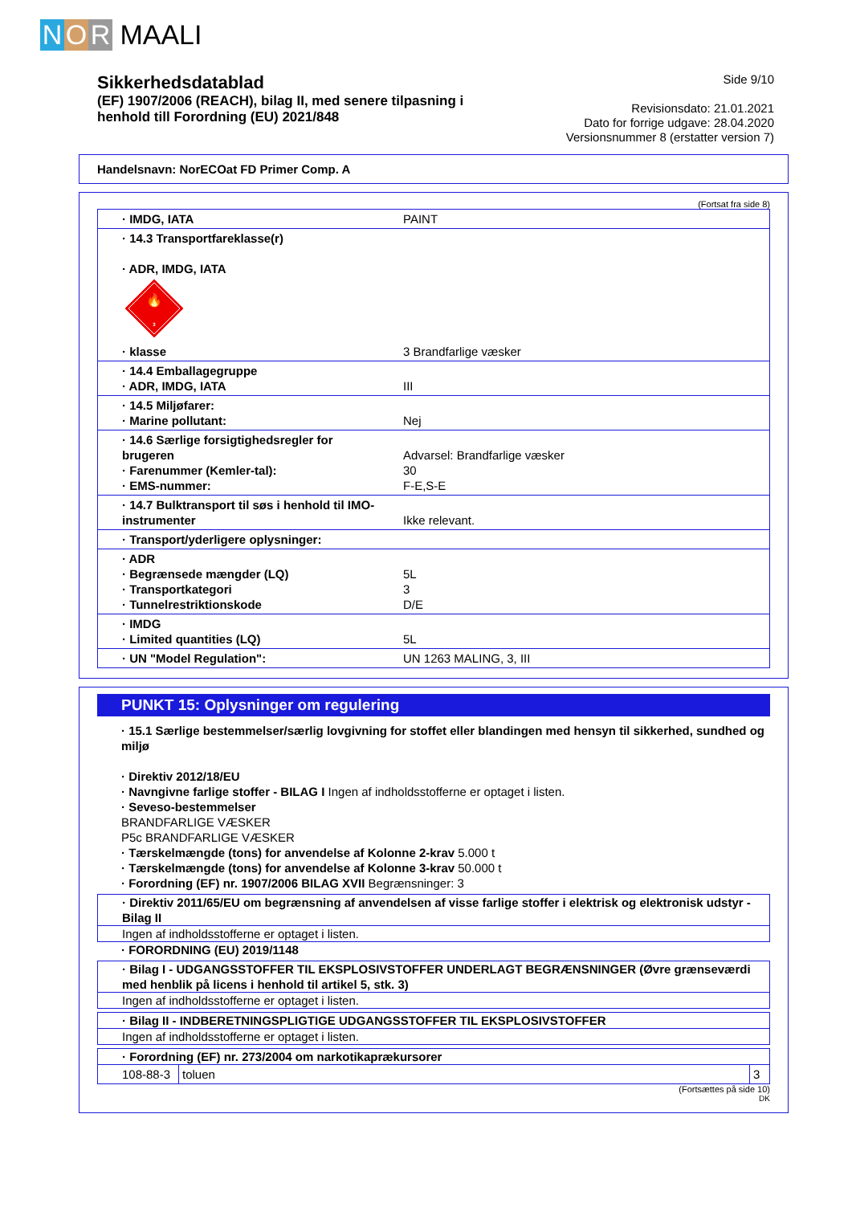N O R MAALI
Sikkerhedsdatablad
(EF) 1907/2006 (REACH), bilag II, med senere tilpasning i
henhold till Forordning (EU) 2021/848
Side 9/10
Revisionsdato: 21.01.2021
Dato for forrige udgave: 28.04.2020
Versionsnummer 8 (erstatter version 7)
Handelsnavn: NorECOat FD Primer Comp. A
(Fortsat fra side 8)
| · IMDG, IATA | PAINT |
| · 14.3 Transportfareklasse(r) · ADR, IMDG, IATA 🔥 3 · klasse | 3 Brandfarlige væsker |
| · 14.4 Emballagegruppe · ADR, IMDG, IATA | III |
| · 14.5 Miljøfarer: · Marine pollutant: | Nej |
| · 14.6 Særlige forsigtighedsregler for brugeren · Farenummer (Kemler-tal): · EMS-nummer: | Advarsel: Brandfarlige væsker 30 F-E,S-E |
| · 14.7 Bulktransport til søs i henhold til IMO-instrumenter | Ikke relevant. |
| · Transport/yderligere oplysninger: | |
| · ADR · Begrænsede mængder (LQ) · Transportkategori · Tunnelrestriktionskode | 5L 3 D/E |
| · IMDG · Limited quantities (LQ) | 5L |
| · UN "Model Regulation": | UN 1263 MALING, 3, III |
PUNKT 15: Oplysninger om regulering
· 15.1 Særlige bestemmelser/særlig lovgivning for stoffet eller blandingen med hensyn til sikkerhed, sundhed og miljø
· Direktiv 2012/18/EU
· Navngivne farlige stoffer - BILAG I Ingen af indholdsstofferne er optaget i listen.
· Seveso-bestemmelser
BRANDFARLIGE VÆSKER
P5c BRANDFARLIGE VÆSKER
· Tærskelmængde (tons) for anvendelse af Kolonne 2-krav 5.000 t
· Tærskelmængde (tons) for anvendelse af Kolonne 3-krav 50.000 t
· Forordning (EF) nr. 1907/2006 BILAG XVII Begrænsninger: 3
· Direktiv 2011/65/EU om begrænsning af anvendelsen af visse farlige stoffer i elektrisk og elektronisk udstyr - Bilag II
Ingen af indholdsstofferne er optaget i listen.
· FORORDNING (EU) 2019/1148
· Bilag I - UDGANGSSTOFFER TIL EKSPLOSIVSTOFFER UNDERLAGT BEGRÆNSNINGER (Øvre grænseværdi med henblik på licens i henhold til artikel 5, stk. 3)
Ingen af indholdsstofferne er optaget i listen.
· Bilag II - INDBERETNINGSPLIGTIGE UDGANGSSTOFFER TIL EKSPLOSIVSTOFFER
Ingen af indholdsstofferne er optaget i listen.
· Forordning (EF) nr. 273/2004 om narkotikaprækursorer
| 108-88-3 | toluen | 3 |
(Fortsættes på side 10)
DK